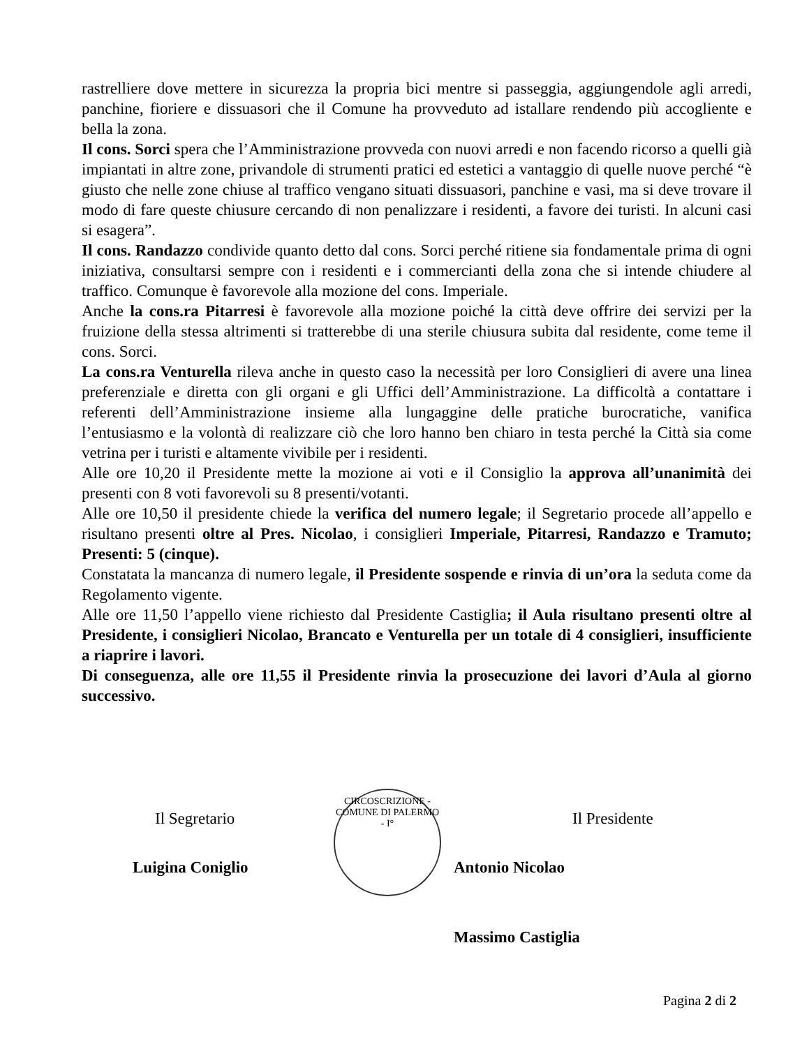rastrelliere dove mettere in sicurezza la propria bici mentre si passeggia, aggiungendole agli arredi, panchine, fioriere e dissuasori che il Comune ha provveduto ad istallare rendendo più accogliente e bella la zona.
Il cons. Sorci spera che l’Amministrazione provveda con nuovi arredi e non facendo ricorso a quelli già impiantati in altre zone, privandole di strumenti pratici ed estetici a vantaggio di quelle nuove perché “è giusto che nelle zone chiuse al traffico vengano situati dissuasori, panchine e vasi, ma si deve trovare il modo di fare queste chiusure cercando di non penalizzare i residenti, a favore dei turisti. In alcuni casi si esagera”.
Il cons. Randazzo condivide quanto detto dal cons. Sorci perché ritiene sia fondamentale prima di ogni iniziativa, consultarsi sempre con i residenti e i commercianti della zona che si intende chiudere al traffico. Comunque è favorevole alla mozione del cons. Imperiale.
Anche la cons.ra Pitarresi è favorevole alla mozione poiché la città deve offrire dei servizi per la fruizione della stessa altrimenti si tratterebbe di una sterile chiusura subita dal residente, come teme il cons. Sorci.
La cons.ra Venturella rileva anche in questo caso la necessità per loro Consiglieri di avere una linea preferenziale e diretta con gli organi e gli Uffici dell’Amministrazione. La difficoltà a contattare i referenti dell’Amministrazione insieme alla lungaggine delle pratiche burocratiche, vanifica l’entusiasmo e la volontà di realizzare ciò che loro hanno ben chiaro in testa perché la Città sia come vetrina per i turisti e altamente vivibile per i residenti.
Alle ore 10,20 il Presidente mette la mozione ai voti e il Consiglio la approva all’unanimità dei presenti con 8 voti favorevoli su 8 presenti/votanti.
Alle ore 10,50 il presidente chiede la verifica del numero legale; il Segretario procede all’appello e risultano presenti oltre al Pres. Nicolao, i consiglieri Imperiale, Pitarresi, Randazzo e Tramuto; Presenti: 5 (cinque).
Constatata la mancanza di numero legale, il Presidente sospende e rinvia di un’ora la seduta come da Regolamento vigente.
Alle ore 11,50 l’appello viene richiesto dal Presidente Castiglia; il Aula risultano presenti oltre al Presidente, i consiglieri Nicolao, Brancato e Venturella per un totale di 4 consiglieri, insufficiente a riaprire i lavori.
Di conseguenza, alle ore 11,55 il Presidente rinvia la prosecuzione dei lavori d’Aula al giorno successivo.
CIRCOSCRIZIONE - COMUNE DI PALERMO - I°
Il Segretario Il Presidente
Luigina Coniglio Antonio Nicolao
Massimo Castiglia
Pagina 2 di 2